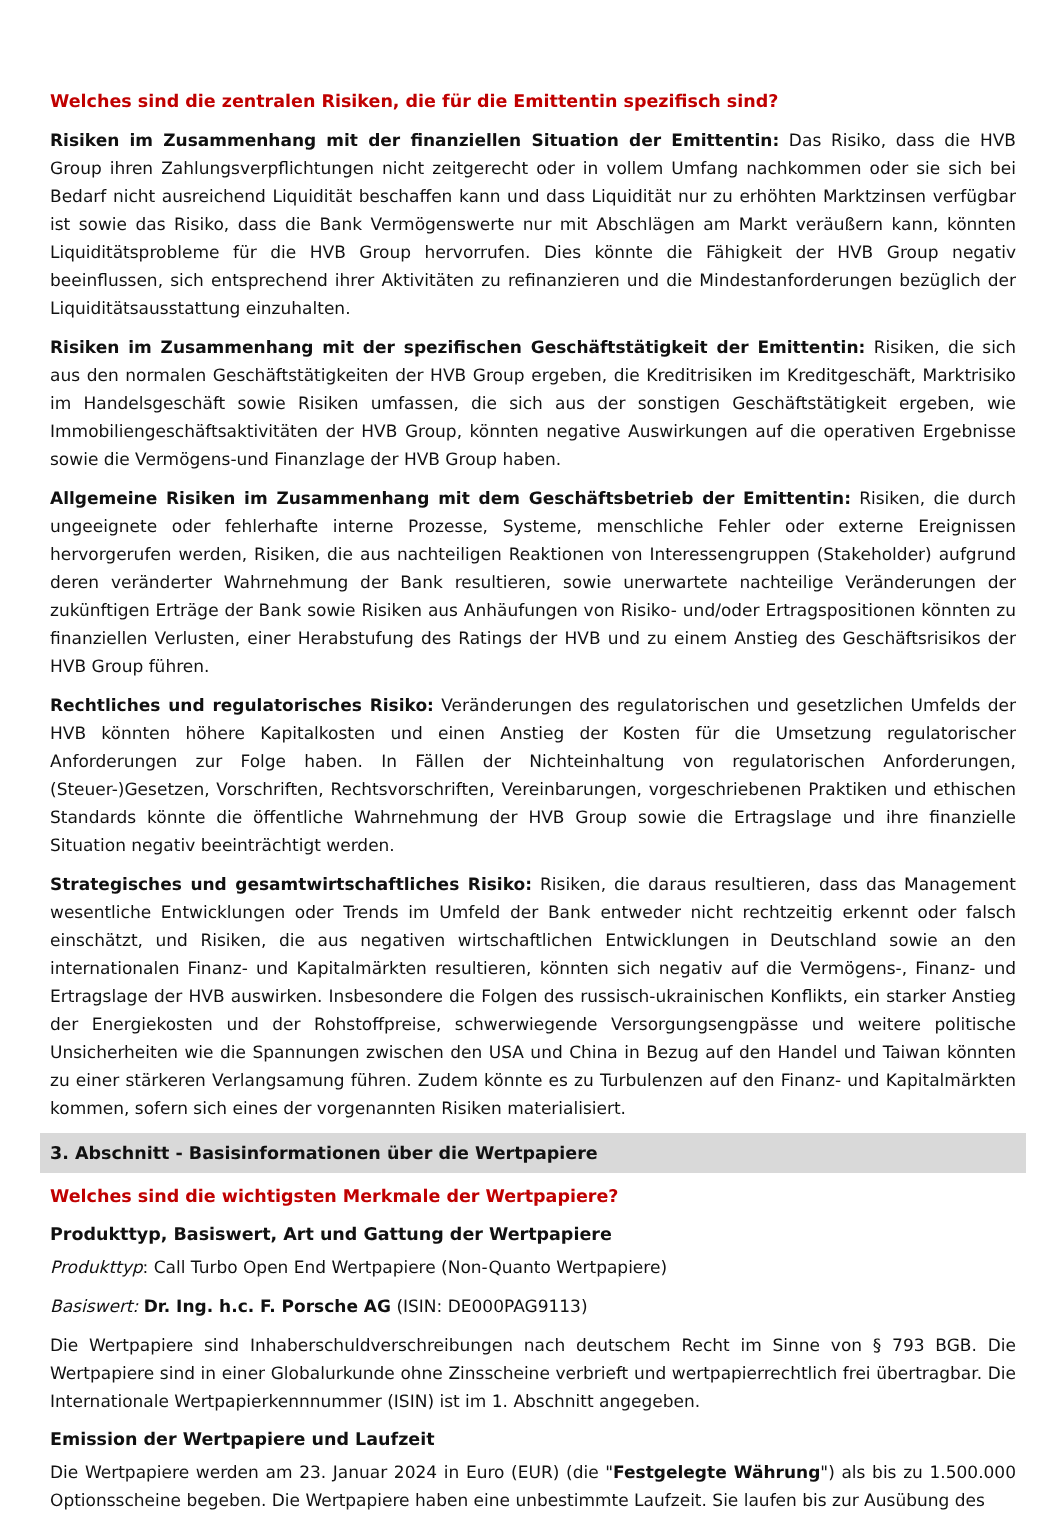Welches sind die zentralen Risiken, die für die Emittentin spezifisch sind?
Risiken im Zusammenhang mit der finanziellen Situation der Emittentin: Das Risiko, dass die HVB Group ihren Zahlungsverpflichtungen nicht zeitgerecht oder in vollem Umfang nachkommen oder sie sich bei Bedarf nicht ausreichend Liquidität beschaffen kann und dass Liquidität nur zu erhöhten Marktzinsen verfügbar ist sowie das Risiko, dass die Bank Vermögenswerte nur mit Abschlägen am Markt veräußern kann, könnten Liquiditätsprobleme für die HVB Group hervorrufen. Dies könnte die Fähigkeit der HVB Group negativ beeinflussen, sich entsprechend ihrer Aktivitäten zu refinanzieren und die Mindestanforderungen bezüglich der Liquiditätsausstattung einzuhalten.
Risiken im Zusammenhang mit der spezifischen Geschäftstätigkeit der Emittentin: Risiken, die sich aus den normalen Geschäftstätigkeiten der HVB Group ergeben, die Kreditrisiken im Kreditgeschäft, Marktrisiko im Handelsgeschäft sowie Risiken umfassen, die sich aus der sonstigen Geschäftstätigkeit ergeben, wie Immobiliengeschäftsaktivitäten der HVB Group, könnten negative Auswirkungen auf die operativen Ergebnisse sowie die Vermögens-und Finanzlage der HVB Group haben.
Allgemeine Risiken im Zusammenhang mit dem Geschäftsbetrieb der Emittentin: Risiken, die durch ungeeignete oder fehlerhafte interne Prozesse, Systeme, menschliche Fehler oder externe Ereignissen hervorgerufen werden, Risiken, die aus nachteiligen Reaktionen von Interessengruppen (Stakeholder) aufgrund deren veränderter Wahrnehmung der Bank resultieren, sowie unerwartete nachteilige Veränderungen der zukünftigen Erträge der Bank sowie Risiken aus Anhäufungen von Risiko- und/oder Ertragspositionen könnten zu finanziellen Verlusten, einer Herabstufung des Ratings der HVB und zu einem Anstieg des Geschäftsrisikos der HVB Group führen.
Rechtliches und regulatorisches Risiko: Veränderungen des regulatorischen und gesetzlichen Umfelds der HVB könnten höhere Kapitalkosten und einen Anstieg der Kosten für die Umsetzung regulatorischer Anforderungen zur Folge haben. In Fällen der Nichteinhaltung von regulatorischen Anforderungen, (Steuer-)Gesetzen, Vorschriften, Rechtsvorschriften, Vereinbarungen, vorgeschriebenen Praktiken und ethischen Standards könnte die öffentliche Wahrnehmung der HVB Group sowie die Ertragslage und ihre finanzielle Situation negativ beeinträchtigt werden.
Strategisches und gesamtwirtschaftliches Risiko: Risiken, die daraus resultieren, dass das Management wesentliche Entwicklungen oder Trends im Umfeld der Bank entweder nicht rechtzeitig erkennt oder falsch einschätzt, und Risiken, die aus negativen wirtschaftlichen Entwicklungen in Deutschland sowie an den internationalen Finanz- und Kapitalmärkten resultieren, könnten sich negativ auf die Vermögens-, Finanz- und Ertragslage der HVB auswirken. Insbesondere die Folgen des russisch-ukrainischen Konflikts, ein starker Anstieg der Energiekosten und der Rohstoffpreise, schwerwiegende Versorgungsengpässe und weitere politische Unsicherheiten wie die Spannungen zwischen den USA und China in Bezug auf den Handel und Taiwan könnten zu einer stärkeren Verlangsamung führen. Zudem könnte es zu Turbulenzen auf den Finanz- und Kapitalmärkten kommen, sofern sich eines der vorgenannten Risiken materialisiert.
3. Abschnitt - Basisinformationen über die Wertpapiere
Welches sind die wichtigsten Merkmale der Wertpapiere?
Produkttyp, Basiswert, Art und Gattung der Wertpapiere
Produkttyp: Call Turbo Open End Wertpapiere (Non-Quanto Wertpapiere)
Basiswert: Dr. Ing. h.c. F. Porsche AG (ISIN: DE000PAG9113)
Die Wertpapiere sind Inhaberschuldverschreibungen nach deutschem Recht im Sinne von § 793 BGB. Die Wertpapiere sind in einer Globalurkunde ohne Zinsscheine verbrieft und wertpapierrechtlich frei übertragbar. Die Internationale Wertpapierkennnummer (ISIN) ist im 1. Abschnitt angegeben.
Emission der Wertpapiere und Laufzeit
Die Wertpapiere werden am 23. Januar 2024 in Euro (EUR) (die "Festgelegte Währung") als bis zu 1.500.000 Optionsscheine begeben. Die Wertpapiere haben eine unbestimmte Laufzeit. Sie laufen bis zur Ausübung des